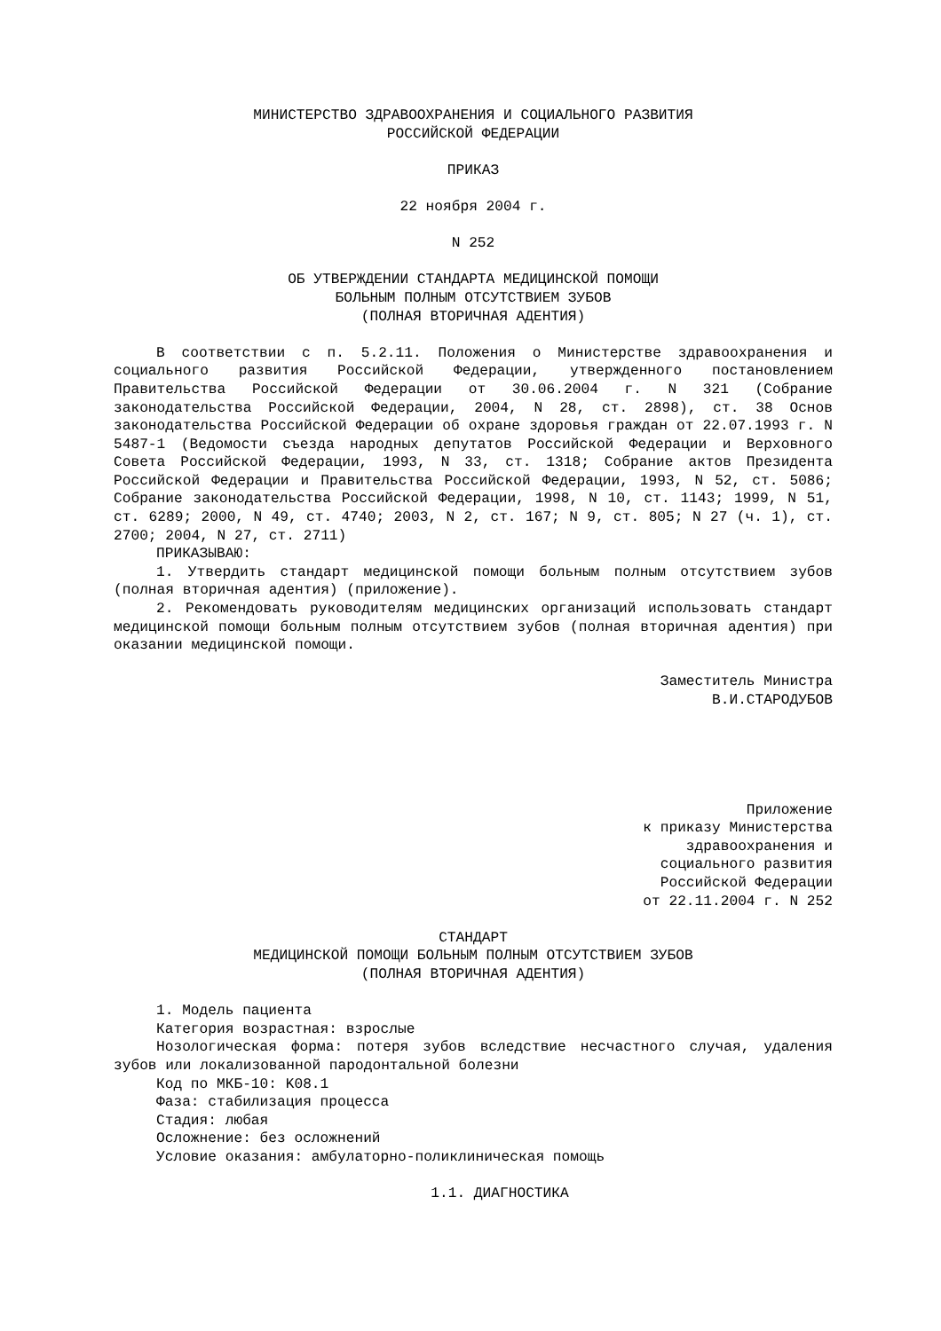МИНИСТЕРСТВО ЗДРАВООХРАНЕНИЯ И СОЦИАЛЬНОГО РАЗВИТИЯ
РОССИЙСКОЙ ФЕДЕРАЦИИ
ПРИКАЗ
22 ноября 2004 г.
N 252
ОБ УТВЕРЖДЕНИИ СТАНДАРТА МЕДИЦИНСКОЙ ПОМОЩИ
БОЛЬНЫМ ПОЛНЫМ ОТСУТСТВИЕМ ЗУБОВ
(ПОЛНАЯ ВТОРИЧНАЯ АДЕНТИЯ)
В соответствии с п. 5.2.11. Положения о Министерстве здравоохранения и социального развития Российской Федерации, утвержденного постановлением Правительства Российской Федерации от 30.06.2004 г. N 321 (Собрание законодательства Российской Федерации, 2004, N 28, ст. 2898), ст. 38 Основ законодательства Российской Федерации об охране здоровья граждан от 22.07.1993 г. N 5487-1 (Ведомости съезда народных депутатов Российской Федерации и Верховного Совета Российской Федерации, 1993, N 33, ст. 1318; Собрание актов Президента Российской Федерации и Правительства Российской Федерации, 1993, N 52, ст. 5086; Собрание законодательства Российской Федерации, 1998, N 10, ст. 1143; 1999, N 51, ст. 6289; 2000, N 49, ст. 4740; 2003, N 2, ст. 167; N 9, ст. 805; N 27 (ч. 1), ст. 2700; 2004, N 27, ст. 2711)
ПРИКАЗЫВАЮ:
1. Утвердить стандарт медицинской помощи больным полным отсутствием зубов (полная вторичная адентия) (приложение).
2. Рекомендовать руководителям медицинских организаций использовать стандарт медицинской помощи больным полным отсутствием зубов (полная вторичная адентия) при оказании медицинской помощи.
Заместитель Министра
В.И.СТАРОДУБОВ
Приложение
к приказу Министерства
здравоохранения и
социального развития
Российской Федерации
от 22.11.2004 г. N 252
СТАНДАРТ
МЕДИЦИНСКОЙ ПОМОЩИ БОЛЬНЫМ ПОЛНЫМ ОТСУТСТВИЕМ ЗУБОВ
(ПОЛНАЯ ВТОРИЧНАЯ АДЕНТИЯ)
1. Модель пациента
Категория возрастная: взрослые
Нозологическая форма: потеря зубов вследствие несчастного случая, удаления зубов или локализованной пародонтальной болезни
Код по МКБ-10: K08.1
Фаза: стабилизация процесса
Стадия: любая
Осложнение: без осложнений
Условие оказания: амбулаторно-поликлиническая помощь
1.1. ДИАГНОСТИКА